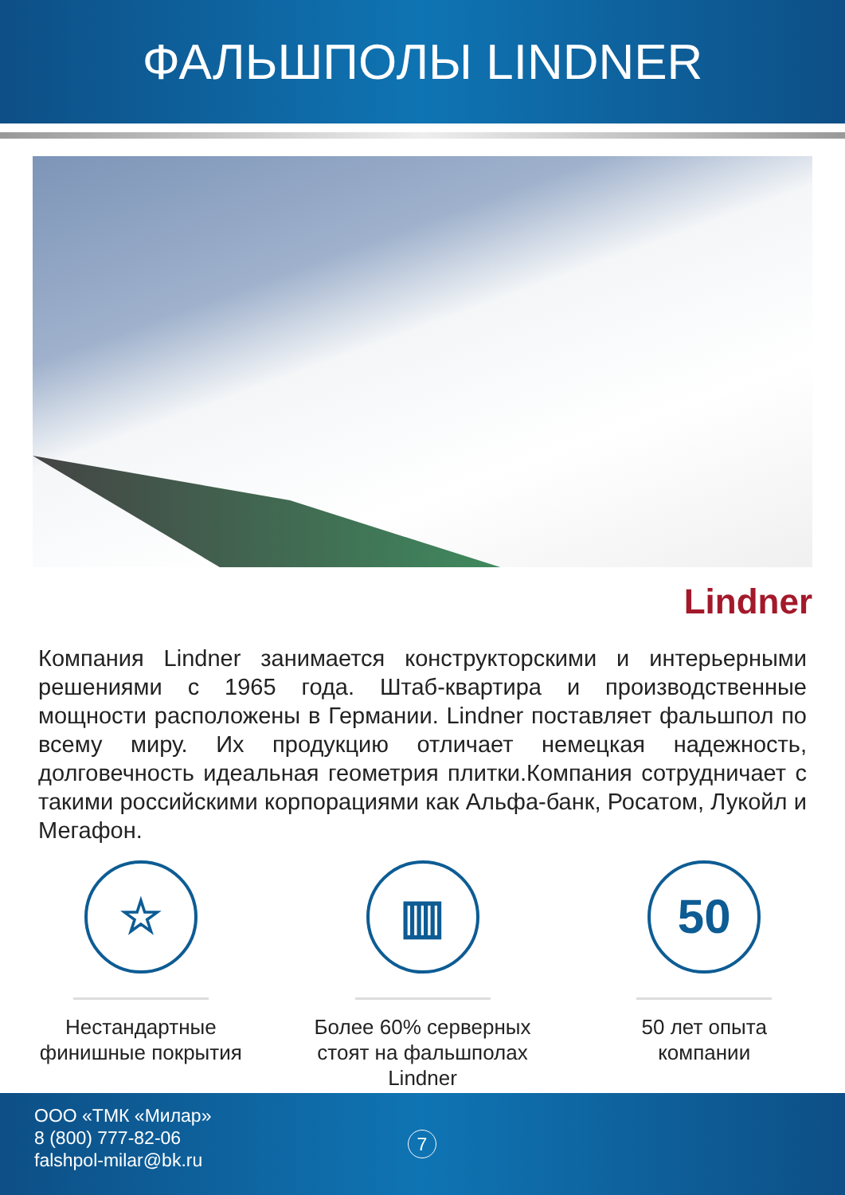ФАЛЬШПОЛЫ LINDNER
Lindner
Компания Lindner занимается конструкторскими и интерьерными решениями с 1965 года. Штаб-квартира и производственные мощности расположены в Германии. Lindner поставляет фальшпол по всему миру. Их продукцию отличает немецкая надежность, долговечность идеальная геометрия плитки.Компания сотрудничает с такими российскими корпорациями как Альфа-банк, Росатом, Лукойл и Мегафон.
☆
Нестандартные
финишные покрытия
▥
Более 60% серверных
стоят на фальшполах
Lindner
50
50 лет опыта
компании
ООО «ТМК «Милар»
8 (800) 777-82-06
falshpol-milar@bk.ru
7